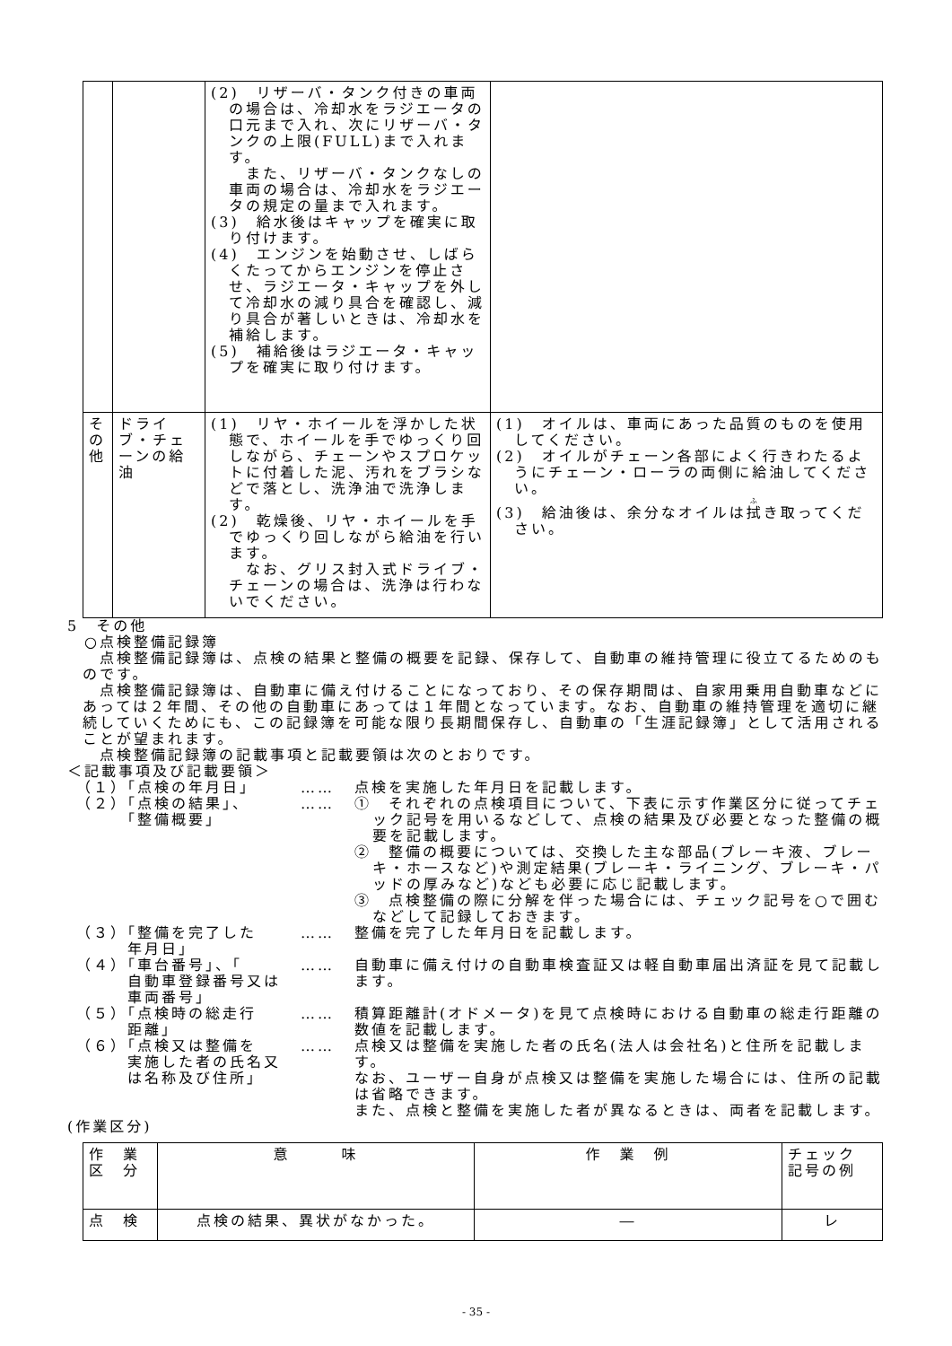| | | (2) リザーバ・タンク付きの車両の場合は、冷却水をラジエータの口元まで入れ、次にリザーバ・タンクの上限(FULL)まで入れます。 また、リザーバ・タンクなしの車両の場合は、冷却水をラジエータの規定の量まで入れます。 (3) 給水後はキャップを確実に取り付けます。 (4) エンジンを始動させ、しばらくたってからエンジンを停止させ、ラジエータ・キャップを外して冷却水の減り具合を確認し、減り具合が著しいときは、冷却水を補給します。 (5) 補給後はラジエータ・キャップを確実に取り付けます。 | |
| その他 | ドライブ・チェーンの給油 | (1) リヤ・ホイールを浮かした状態で、ホイールを手でゆっくり回しながら、チェーンやスプロケットに付着した泥、汚れをブラシなどで落とし、洗浄油で洗浄します。 (2) 乾燥後、リヤ・ホイールを手でゆっくり回しながら給油を行います。 なお、グリス封入式ドライブ・チェーンの場合は、洗浄は行わないでください。 | (1) オイルは、車両にあった品質のものを使用してください。 (2) オイルがチェーン各部によく行きわたるようにチェーン・ローラの両側に給油してください。 (3) 給油後は、余分なオイルは 拭 き取ってください。 |
5　その他
　○点検整備記録簿
　点検整備記録簿は、点検の結果と整備の概要を記録、保存して、自動車の維持管理に役立てるためのものです。
　点検整備記録簿は、自動車に備え付けることになっており、その保存期間は、自家用乗用自動車などにあっては２年間、その他の自動車にあっては１年間となっています。なお、自動車の維持管理を適切に継続していくためにも、この記録簿を可能な限り長期間保存し、自動車の「生涯記録簿」として活用されることが望まれます。
　点検整備記録簿の記載事項と記載要領は次のとおりです。
＜記載事項及び記載要領＞
（１）「点検の年月日」 …… 点検を実施した年月日を記載します。
（２）「点検の結果」、
　　　「整備概要」
…… ①　それぞれの点検項目について、下表に示す作業区分に従ってチェック記号を用いるなどして、点検の結果及び必要となった整備の概要を記載します。
②　整備の概要については、交換した主な部品(ブレーキ液、ブレーキ・ホースなど)や測定結果(ブレーキ・ライニング、ブレーキ・パッドの厚みなど)なども必要に応じ記載します。
③　点検整備の際に分解を伴った場合には、チェック記号を○で囲むなどして記録しておきます。
（３）「整備を完了した
　　　年月日」
…… 整備を完了した年月日を記載します。
（４）「車台番号」、「
　　　自動車登録番号又は
　　　車両番号」
…… 自動車に備え付けの自動車検査証又は軽自動車届出済証を見て記載します。
（５）「点検時の総走行
　　　距離」
…… 積算距離計(オドメータ)を見て点検時における自動車の総走行距離の数値を記載します。
（６）「点検又は整備を
　　　実施した者の氏名又
　　　は名称及び住所」
…… 点検又は整備を実施した者の氏名(法人は会社名)と住所を記載します。
なお、ユーザー自身が点検又は整備を実施した場合には、住所の記載は省略できます。
また、点検と整備を実施した者が異なるときは、両者を記載します。
(作業区分)
| 作 業 区 分 | 意 味 | 作 業 例 | チェック 記号の例 |
| 点 検 | 点検の結果、異状がなかった。 | ― | レ |
- 35 -